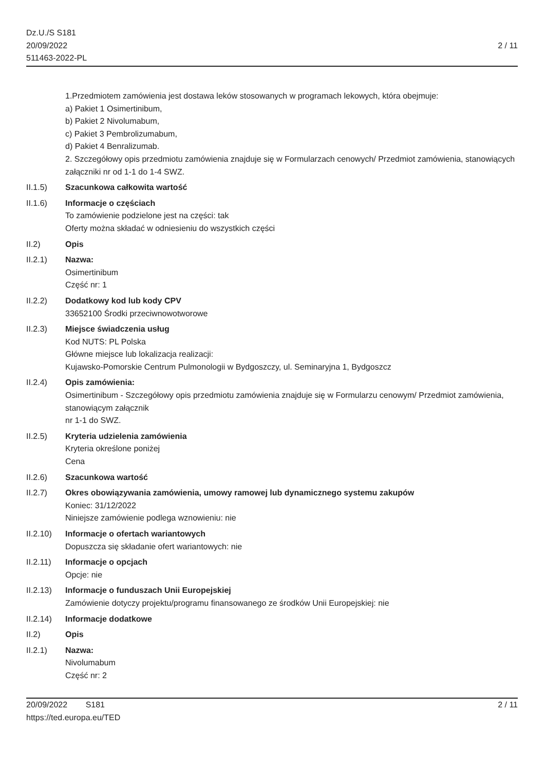Dz.U./S S181
20/09/2022
511463-2022-PL
2 / 11
1.Przedmiotem zamówienia jest dostawa leków stosowanych w programach lekowych, która obejmuje:
a) Pakiet 1 Osimertinibum,
b) Pakiet 2 Nivolumabum,
c) Pakiet 3 Pembrolizumabum,
d) Pakiet 4 Benralizumab.
2. Szczegółowy opis przedmiotu zamówienia znajduje się w Formularzach cenowych/ Przedmiot zamówienia, stanowiących załączniki nr od 1-1 do 1-4 SWZ.
II.1.5) Szacunkowa całkowita wartość
II.1.6) Informacje o częściach
To zamówienie podzielone jest na części: tak
Oferty można składać w odniesieniu do wszystkich części
II.2) Opis
II.2.1) Nazwa:
Osimertinibum
Część nr: 1
II.2.2) Dodatkowy kod lub kody CPV
33652100 Środki przeciwnowotworowe
II.2.3) Miejsce świadczenia usług
Kod NUTS: PL Polska
Główne miejsce lub lokalizacja realizacji:
Kujawsko-Pomorskie Centrum Pulmonologii w Bydgoszczy, ul. Seminaryjna 1, Bydgoszcz
II.2.4) Opis zamówienia:
Osimertinibum - Szczegółowy opis przedmiotu zamówienia znajduje się w Formularzu cenowym/ Przedmiot zamówienia, stanowiącym załącznik
nr 1-1 do SWZ.
II.2.5) Kryteria udzielenia zamówienia
Kryteria określone poniżej
Cena
II.2.6) Szacunkowa wartość
II.2.7) Okres obowiązywania zamówienia, umowy ramowej lub dynamicznego systemu zakupów
Koniec: 31/12/2022
Niniejsze zamówienie podlega wznowieniu: nie
II.2.10)
Informacje o ofertach wariantowych
Dopuszcza się składanie ofert wariantowych: nie
II.2.11)
Informacje o opcjach
Opcje: nie
II.2.13)
Informacje o funduszach Unii Europejskiej
Zamówienie dotyczy projektu/programu finansowanego ze środków Unii Europejskiej: nie
II.2.14)
Informacje dodatkowe
II.2) Opis
II.2.1) Nazwa:
Nivolumabum
Część nr: 2
20/09/2022 S181
https://ted.europa.eu/TED
2 / 11